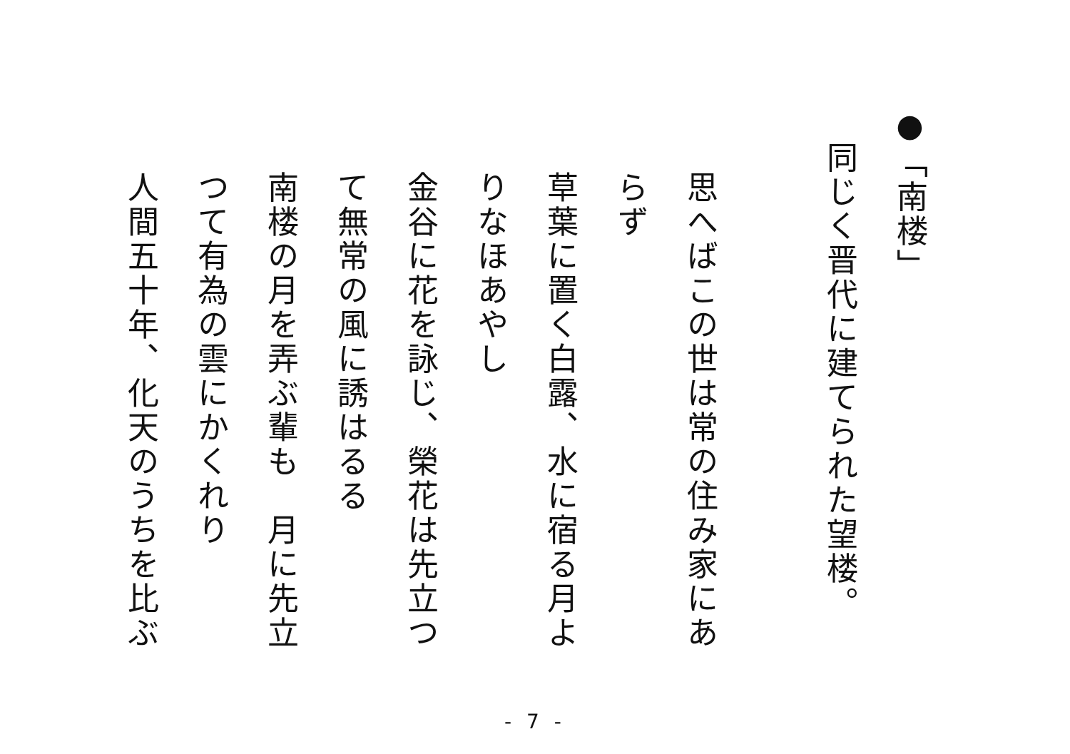●「南楼」
同じく晋代に建てられた望楼。
思へばこの世は常の住み家にあ
らず
草葉に置く白露、水に宿る月よ
りなほあやし
金谷に花を詠じ、榮花は先立つ
て無常の風に誘はるる
南楼の月を弄ぶ輩も　月に先立
つて有為の雲にかくれり
人間五十年、化天のうちを比ぶ
- 7 -